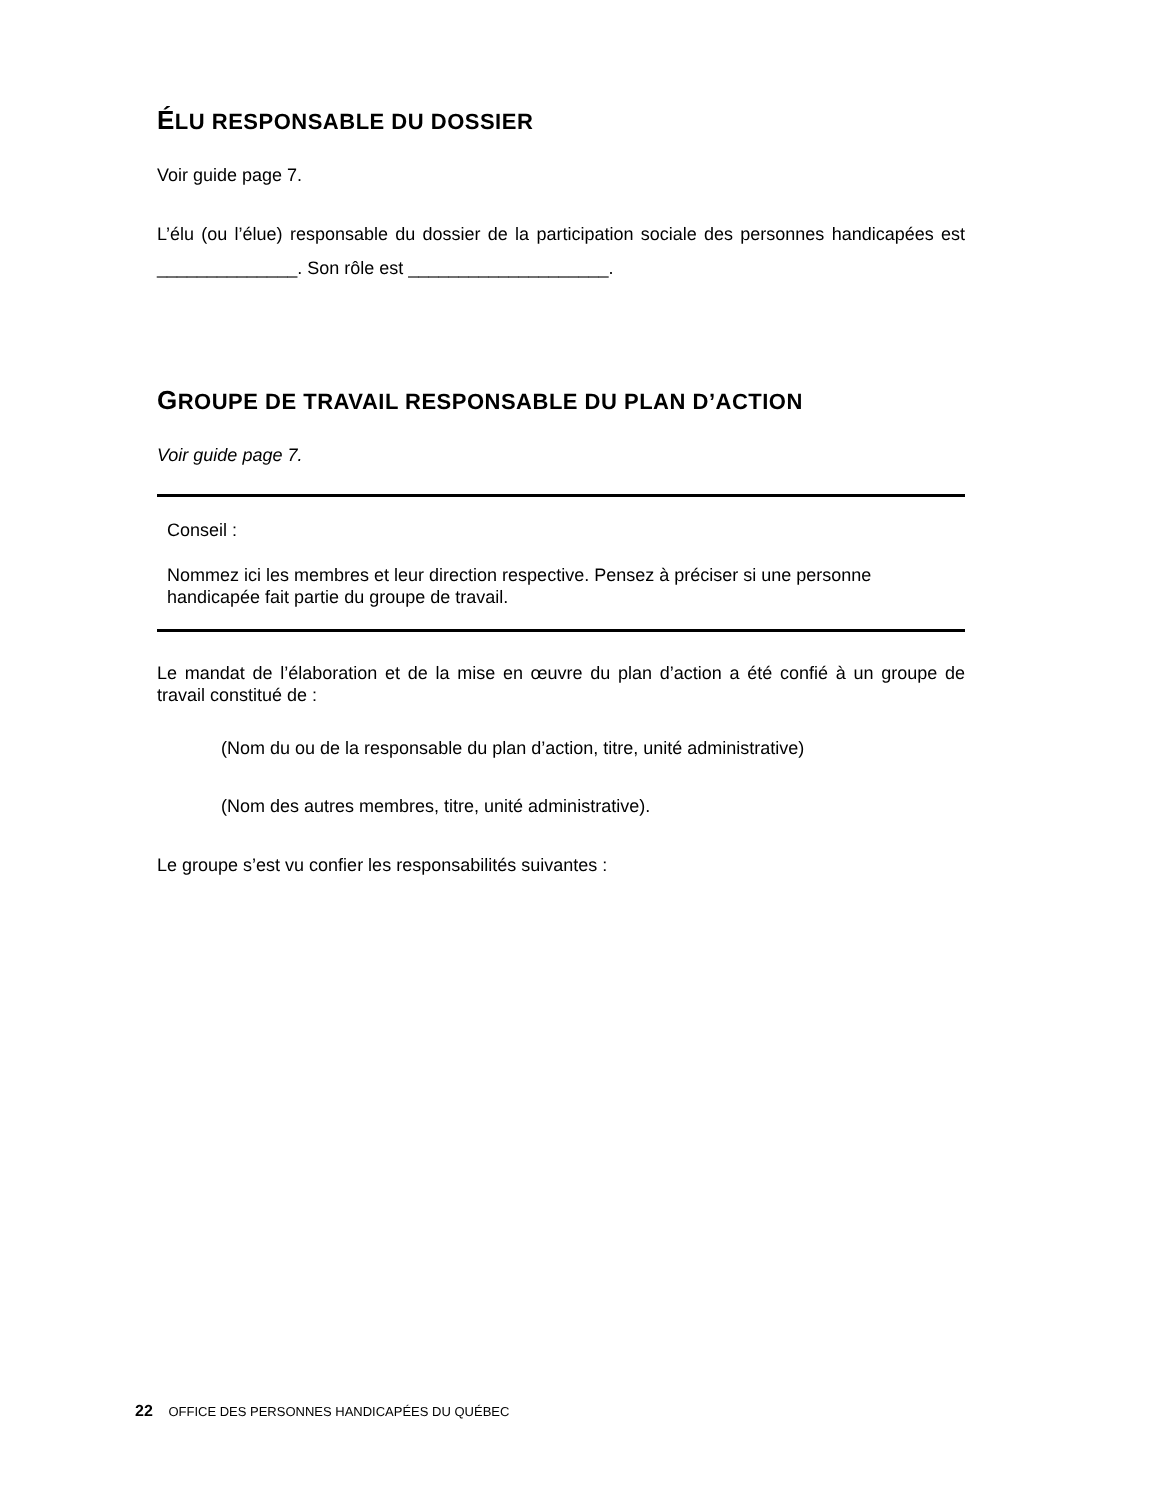ÉLU RESPONSABLE DU DOSSIER
Voir guide page 7.
L’élu (ou l’élue) responsable du dossier de la participation sociale des personnes handicapées est ______________. Son rôle est ____________________.
GROUPE DE TRAVAIL RESPONSABLE DU PLAN D’ACTION
Voir guide page 7.
Conseil :
Nommez ici les membres et leur direction respective. Pensez à préciser si une personne handicapée fait partie du groupe de travail.
Le mandat de l’élaboration et de la mise en œuvre du plan d’action a été confié à un groupe de travail constitué de :
(Nom du ou de la responsable du plan d’action, titre, unité administrative)
(Nom des autres membres, titre, unité administrative).
Le groupe s’est vu confier les responsabilités suivantes :
22 OFFICE DES PERSONNES HANDICAPÉES DU QUÉBEC